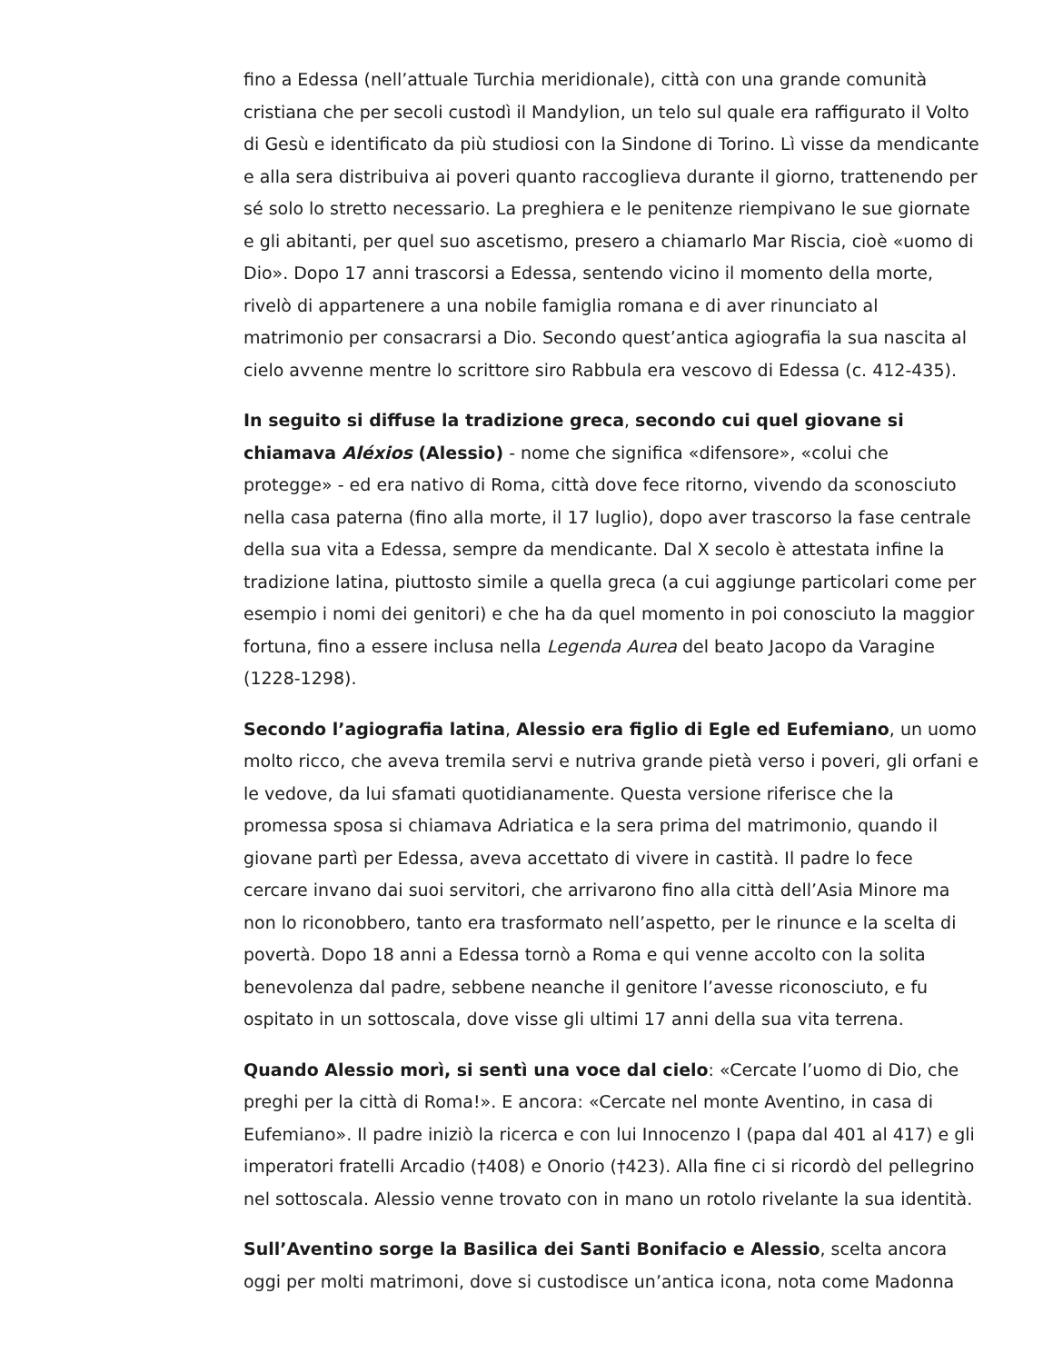fino a Edessa (nell’attuale Turchia meridionale), città con una grande comunità cristiana che per secoli custodì il Mandylion, un telo sul quale era raffigurato il Volto di Gesù e identificato da più studiosi con la Sindone di Torino. Lì visse da mendicante e alla sera distribuiva ai poveri quanto raccoglieva durante il giorno, trattenendo per sé solo lo stretto necessario. La preghiera e le penitenze riempivano le sue giornate e gli abitanti, per quel suo ascetismo, presero a chiamarlo Mar Riscia, cioè «uomo di Dio». Dopo 17 anni trascorsi a Edessa, sentendo vicino il momento della morte, rivelò di appartenere a una nobile famiglia romana e di aver rinunciato al matrimonio per consacrarsi a Dio. Secondo quest’antica agiografia la sua nascita al cielo avvenne mentre lo scrittore siro Rabbula era vescovo di Edessa (c. 412-435).
In seguito si diffuse la tradizione greca, secondo cui quel giovane si chiamava Aléxios (Alessio) - nome che significa «difensore», «colui che protegge» - ed era nativo di Roma, città dove fece ritorno, vivendo da sconosciuto nella casa paterna (fino alla morte, il 17 luglio), dopo aver trascorso la fase centrale della sua vita a Edessa, sempre da mendicante. Dal X secolo è attestata infine la tradizione latina, piuttosto simile a quella greca (a cui aggiunge particolari come per esempio i nomi dei genitori) e che ha da quel momento in poi conosciuto la maggior fortuna, fino a essere inclusa nella Legenda Aurea del beato Jacopo da Varagine (1228-1298).
Secondo l’agiografia latina, Alessio era figlio di Egle ed Eufemiano, un uomo molto ricco, che aveva tremila servi e nutriva grande pietà verso i poveri, gli orfani e le vedove, da lui sfamati quotidianamente. Questa versione riferisce che la promessa sposa si chiamava Adriatica e la sera prima del matrimonio, quando il giovane partì per Edessa, aveva accettato di vivere in castità. Il padre lo fece cercare invano dai suoi servitori, che arrivarono fino alla città dell’Asia Minore ma non lo riconobbero, tanto era trasformato nell’aspetto, per le rinunce e la scelta di povertà. Dopo 18 anni a Edessa tornò a Roma e qui venne accolto con la solita benevolenza dal padre, sebbene neanche il genitore l’avesse riconosciuto, e fu ospitato in un sottoscala, dove visse gli ultimi 17 anni della sua vita terrena.
Quando Alessio morì, si sentì una voce dal cielo: «Cercate l’uomo di Dio, che preghi per la città di Roma!». E ancora: «Cercate nel monte Aventino, in casa di Eufemiano». Il padre iniziò la ricerca e con lui Innocenzo I (papa dal 401 al 417) e gli imperatori fratelli Arcadio (†408) e Onorio (†423). Alla fine ci si ricordò del pellegrino nel sottoscala. Alessio venne trovato con in mano un rotolo rivelante la sua identità.
Sull’Aventino sorge la Basilica dei Santi Bonifacio e Alessio, scelta ancora oggi per molti matrimoni, dove si custodisce un’antica icona, nota come Madonna